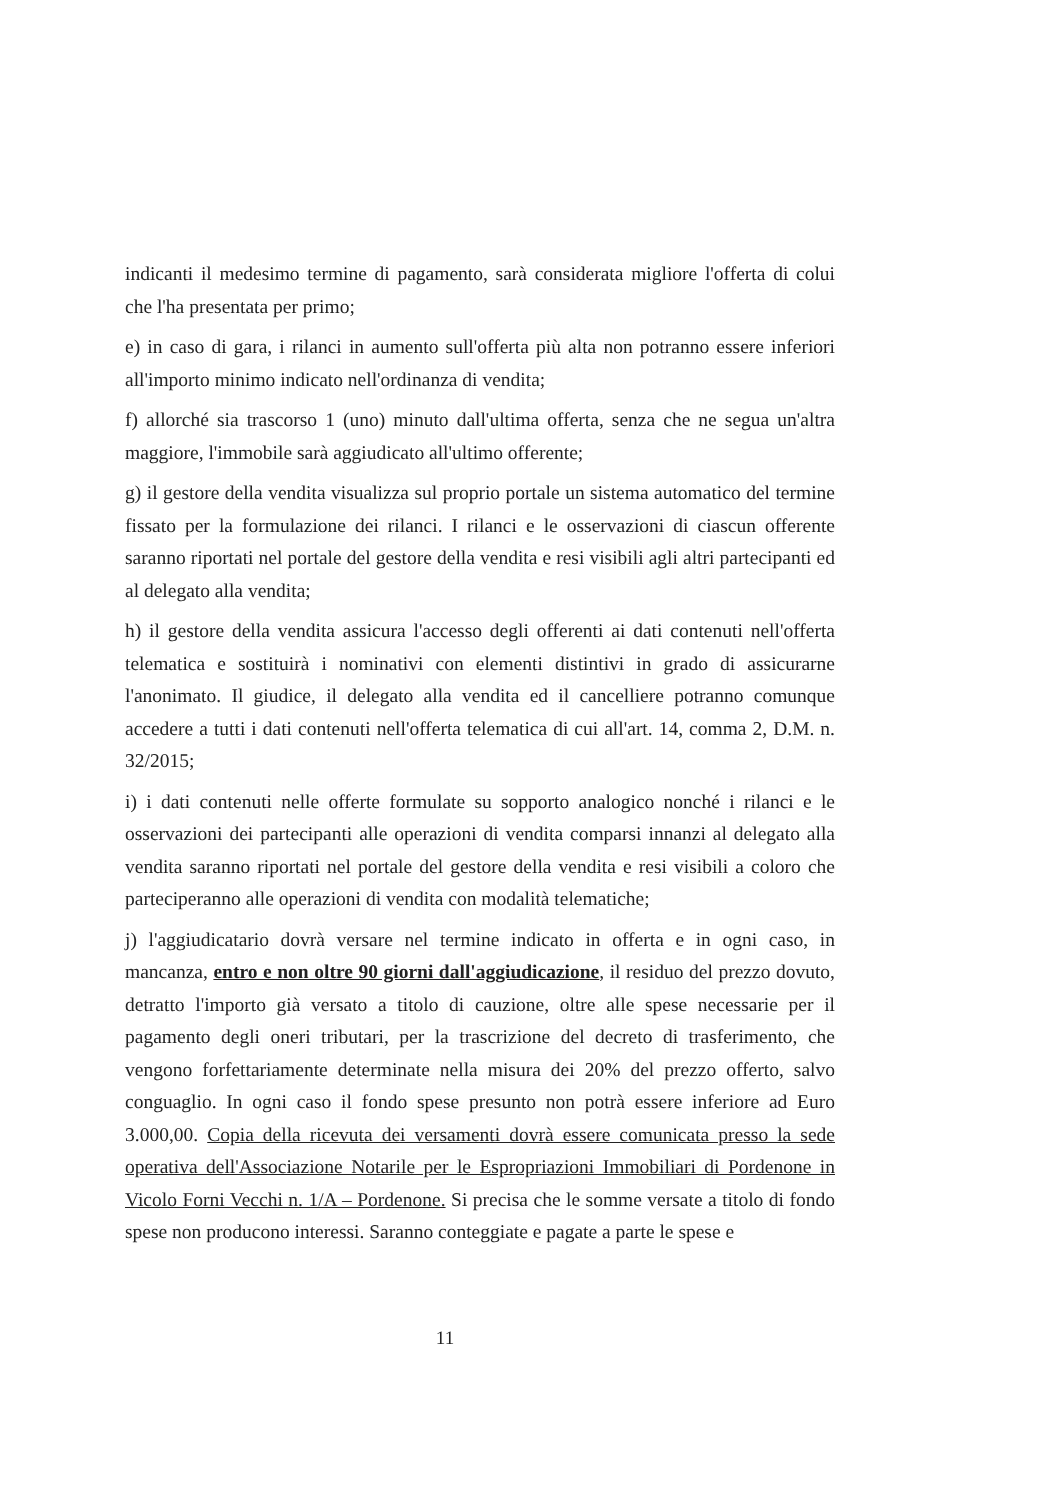indicanti il medesimo termine di pagamento, sarà considerata migliore l'offerta di colui che l'ha presentata per primo;
e) in caso di gara, i rilanci in aumento sull'offerta più alta non potranno essere inferiori all'importo minimo indicato nell'ordinanza di vendita;
f) allorché sia trascorso 1 (uno) minuto dall'ultima offerta, senza che ne segua un'altra maggiore, l'immobile sarà aggiudicato all'ultimo offerente;
g) il gestore della vendita visualizza sul proprio portale un sistema automatico del termine fissato per la formulazione dei rilanci. I rilanci e le osservazioni di ciascun offerente saranno riportati nel portale del gestore della vendita e resi visibili agli altri partecipanti ed al delegato alla vendita;
h) il gestore della vendita assicura l'accesso degli offerenti ai dati contenuti nell'offerta telematica e sostituirà i nominativi con elementi distintivi in grado di assicurarne l'anonimato. Il giudice, il delegato alla vendita ed il cancelliere potranno comunque accedere a tutti i dati contenuti nell'offerta telematica di cui all'art. 14, comma 2, D.M. n. 32/2015;
i) i dati contenuti nelle offerte formulate su sopporto analogico nonché i rilanci e le osservazioni dei partecipanti alle operazioni di vendita comparsi innanzi al delegato alla vendita saranno riportati nel portale del gestore della vendita e resi visibili a coloro che parteciperanno alle operazioni di vendita con modalità telematiche;
j) l'aggiudicatario dovrà versare nel termine indicato in offerta e in ogni caso, in mancanza, entro e non oltre 90 giorni dall'aggiudicazione, il residuo del prezzo dovuto, detratto l'importo già versato a titolo di cauzione, oltre alle spese necessarie per il pagamento degli oneri tributari, per la trascrizione del decreto di trasferimento, che vengono forfettariamente determinate nella misura dei 20% del prezzo offerto, salvo conguaglio. In ogni caso il fondo spese presunto non potrà essere inferiore ad Euro 3.000,00. Copia della ricevuta dei versamenti dovrà essere comunicata presso la sede operativa dell'Associazione Notarile per le Espropriazioni Immobiliari di Pordenone in Vicolo Forni Vecchi n. 1/A – Pordenone. Si precisa che le somme versate a titolo di fondo spese non producono interessi. Saranno conteggiate e pagate a parte le spese e
11